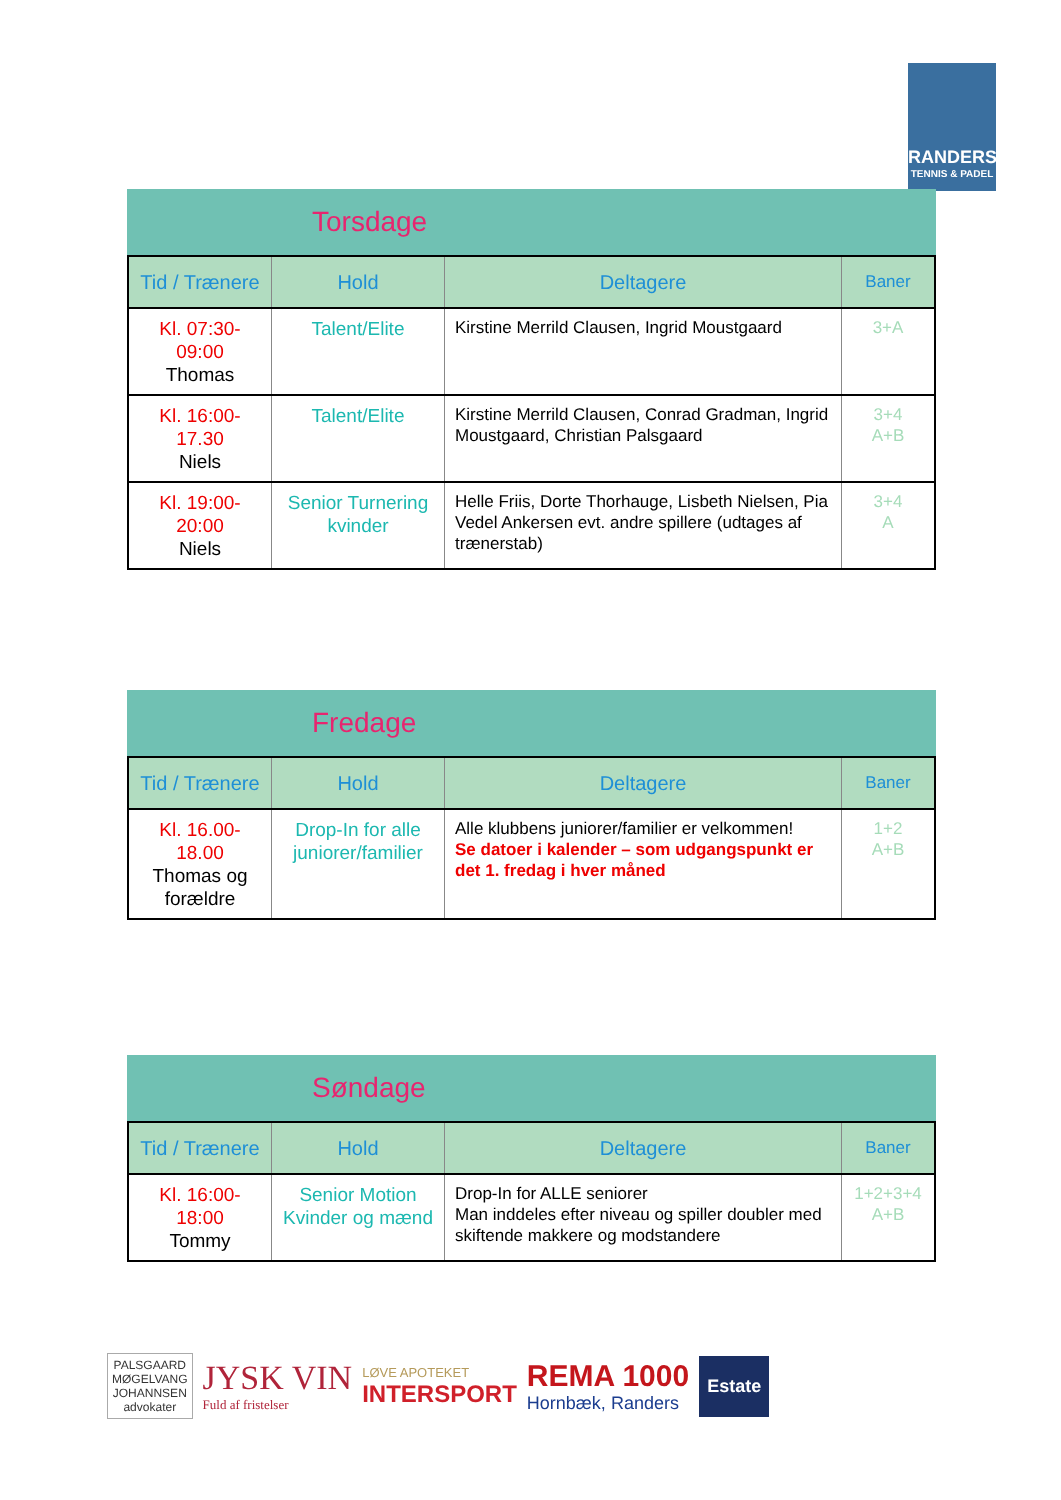RANDERS
TENNIS & PADEL
Torsdage
| Tid / Trænere | Hold | Deltagere | Baner |
| --- | --- | --- | --- |
| Kl. 07:30- 09:00 Thomas | Talent/Elite | Kirstine Merrild Clausen, Ingrid Moustgaard | 3+A |
| Kl. 16:00- 17.30 Niels | Talent/Elite | Kirstine Merrild Clausen, Conrad Gradman, Ingrid Moustgaard, Christian Palsgaard | 3+4 A+B |
| Kl. 19:00- 20:00 Niels | Senior Turnering kvinder | Helle Friis, Dorte Thorhauge, Lisbeth Nielsen, Pia Vedel Ankersen evt. andre spillere (udtages af trænerstab) | 3+4 A |
Fredage
| Tid / Trænere | Hold | Deltagere | Baner |
| --- | --- | --- | --- |
| Kl. 16.00- 18.00 Thomas og forældre | Drop-In for alle juniorer/familier | Alle klubbens juniorer/familier er velkommen! Se datoer i kalender – som udgangspunkt er det 1. fredag i hver måned | 1+2 A+B |
Søndage
| Tid / Trænere | Hold | Deltagere | Baner |
| --- | --- | --- | --- |
| Kl. 16:00- 18:00 Tommy | Senior Motion Kvinder og mænd | Drop-In for ALLE seniorer Man inddeles efter niveau og spiller doubler med skiftende makkere og modstandere | 1+2+3+4 A+B |
PALSGAARD
MØGELVANG
JOHANNSEN
advokater
JYSK VIN
Fuld af fristelser
LØVE APOTEKET
INTERSPORT
REMA 1000
Hornbæk, Randers
Estate